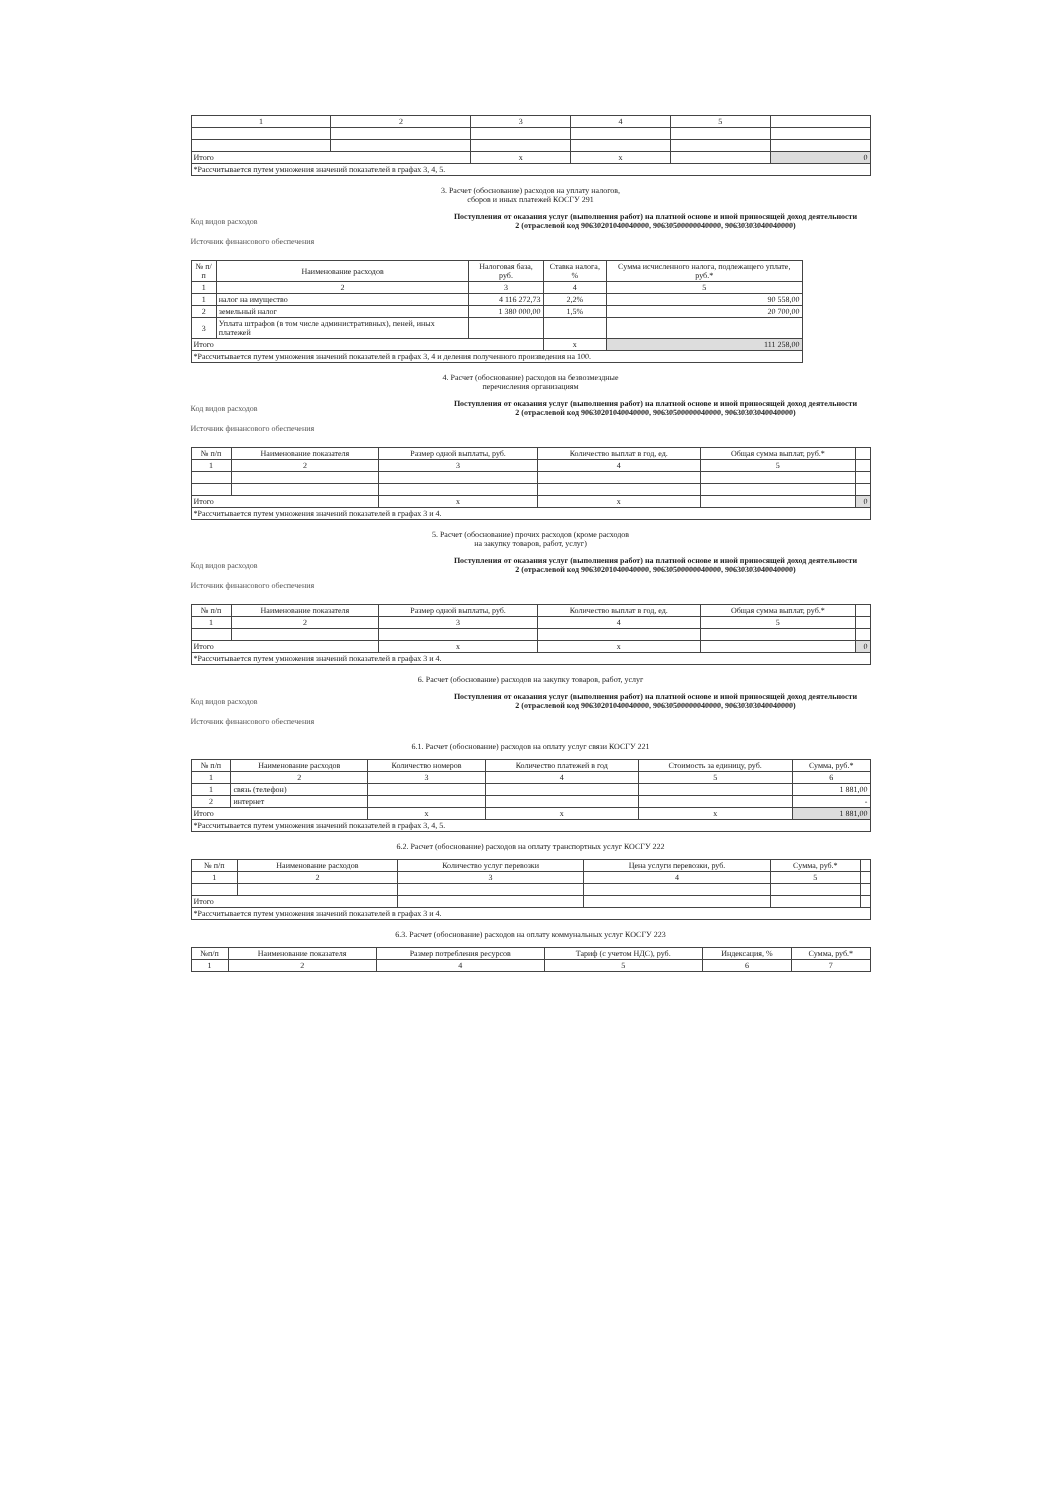| 1 | 2 | 3 | 4 | 5 | |
| Итого | | x | x | | 0 |
| *Рассчитывается путем умножения значений показателей в графах 3, 4, 5. | | | | | |
3. Расчет (обоснование) расходов на уплату налогов,
сборов и иных платежей КОСГУ 291
Код видов расходов
Источник финансового обеспечения
Поступления от оказания услуг (выполнения работ) на платной основе и иной приносящей доход деятельности
2 (отраслевой код 90630201040040000, 90630500000040000, 90630303040040000)
| № п/п | Наименование расходов | Налоговая база, руб. | Ставка налога, % | Сумма исчисленного налога, подлежащего уплате, руб.* |
| --- | --- | --- | --- | --- |
| 1 | 2 | 3 | 4 | 5 |
| 1 | налог на имущество | 4 116 272,73 | 2,2% | 90 558,00 |
| 2 | земельный налог | 1 380 000,00 | 1,5% | 20 700,00 |
| 3 | Уплата штрафов (в том числе административных), пеней, иных платежей | | | |
| Итого | | | x | 111 258,00 |
| *Рассчитывается путем умножения значений показателей в графах 3, 4 и деления полученного произведения на 100. | | | | |
4. Расчет (обоснование) расходов на безвозмездные
перечисления организациям
Код видов расходов
Источник финансового обеспечения
Поступления от оказания услуг (выполнения работ) на платной основе и иной приносящей доход деятельности
2 (отраслевой код 90630201040040000, 90630500000040000, 90630303040040000)
| № п/п | Наименование показателя | Размер одной выплаты, руб. | Количество выплат в год, ед. | Общая сумма выплат, руб.* | |
| --- | --- | --- | --- | --- | --- |
| 1 | 2 | 3 | 4 | 5 | |
| Итого | | x | x | | 0 |
| *Рассчитывается путем умножения значений показателей в графах 3 и 4. | | | | | |
5. Расчет (обоснование) прочих расходов (кроме расходов
на закупку товаров, работ, услуг)
Код видов расходов
Источник финансового обеспечения
Поступления от оказания услуг (выполнения работ) на платной основе и иной приносящей доход деятельности
2 (отраслевой код 90630201040040000, 90630500000040000, 90630303040040000)
| № п/п | Наименование показателя | Размер одной выплаты, руб. | Количество выплат в год, ед. | Общая сумма выплат, руб.* | |
| --- | --- | --- | --- | --- | --- |
| 1 | 2 | 3 | 4 | 5 | |
| Итого | | x | x | | 0 |
| *Рассчитывается путем умножения значений показателей в графах 3 и 4. | | | | | |
6. Расчет (обоснование) расходов на закупку товаров, работ, услуг
Код видов расходов
Источник финансового обеспечения
Поступления от оказания услуг (выполнения работ) на платной основе и иной приносящей доход деятельности
2 (отраслевой код 90630201040040000, 90630500000040000, 90630303040040000)
6.1. Расчет (обоснование) расходов на оплату услуг связи КОСГУ 221
| № п/п | Наименование расходов | Количество номеров | Количество платежей в год | Стоимость за единицу, руб. | Сумма, руб.* |
| --- | --- | --- | --- | --- | --- |
| 1 | 2 | 3 | 4 | 5 | 6 |
| 1 | связь (телефон) | | | | 1 881,00 |
| 2 | интернет | | | | - |
| Итого | | x | x | x | 1 881,00 |
| *Рассчитывается путем умножения значений показателей в графах 3, 4, 5. | | | | | |
6.2. Расчет (обоснование) расходов на оплату транспортных услуг КОСГУ 222
| № п/п | Наименование расходов | Количество услуг перевозки | Цена услуги перевозки, руб. | Сумма, руб.* | |
| --- | --- | --- | --- | --- | --- |
| 1 | 2 | 3 | 4 | 5 | |
| Итого | | | | | |
| *Рассчитывается путем умножения значений показателей в графах 3 и 4. | | | | | |
6.3. Расчет (обоснование) расходов на оплату коммунальных услуг КОСГУ 223
| №п/п | Наименование показателя | Размер потребления ресурсов | Тариф (с учетом НДС), руб. | Индексация, % | Сумма, руб.* |
| --- | --- | --- | --- | --- | --- |
| 1 | 2 | 4 | 5 | 6 | 7 |